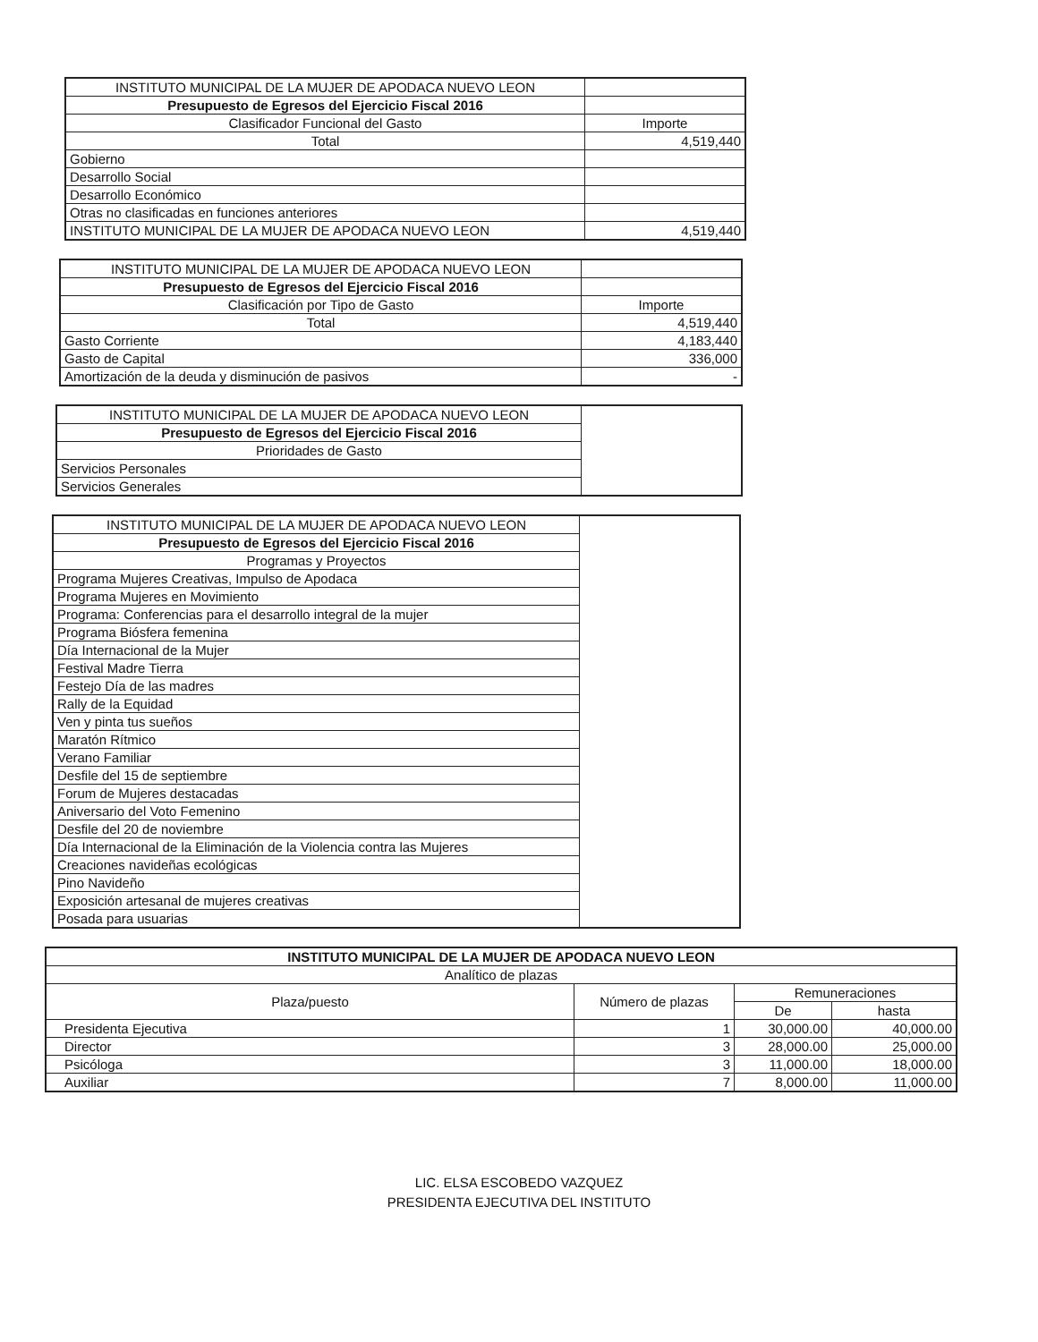| INSTITUTO MUNICIPAL DE LA MUJER DE APODACA NUEVO LEON | |
| Presupuesto de Egresos del Ejercicio Fiscal 2016 | |
| Clasificador Funcional del Gasto | Importe |
| Total | 4,519,440 |
| Gobierno | |
| Desarrollo Social | |
| Desarrollo Económico | |
| Otras no clasificadas en funciones anteriores | |
| INSTITUTO MUNICIPAL DE LA MUJER DE APODACA NUEVO LEON | 4,519,440 |
| INSTITUTO MUNICIPAL DE LA MUJER DE APODACA NUEVO LEON | |
| Presupuesto de Egresos del Ejercicio Fiscal 2016 | |
| Clasificación por Tipo de Gasto | Importe |
| Total | 4,519,440 |
| Gasto Corriente | 4,183,440 |
| Gasto de Capital | 336,000 |
| Amortización de la deuda y disminución de pasivos | - |
| INSTITUTO MUNICIPAL DE LA MUJER DE APODACA NUEVO LEON | |
| Presupuesto de Egresos del Ejercicio Fiscal 2016 | |
| Prioridades de Gasto | |
| Servicios Personales | |
| Servicios Generales | |
| INSTITUTO MUNICIPAL DE LA MUJER DE APODACA NUEVO LEON | |
| Presupuesto de Egresos del Ejercicio Fiscal 2016 | |
| Programas y Proyectos | |
| Programa Mujeres Creativas, Impulso de Apodaca | |
| Programa Mujeres en Movimiento | |
| Programa: Conferencias para el desarrollo integral de la mujer | |
| Programa Biósfera femenina | |
| Día Internacional de la Mujer | |
| Festival Madre Tierra | |
| Festejo Día de las madres | |
| Rally de la Equidad | |
| Ven y pinta tus sueños | |
| Maratón Rítmico | |
| Verano Familiar | |
| Desfile del 15 de septiembre | |
| Forum de Mujeres destacadas | |
| Aniversario del Voto Femenino | |
| Desfile del 20 de noviembre | |
| Día Internacional de la Eliminación de la Violencia contra las Mujeres | |
| Creaciones navideñas ecológicas | |
| Pino Navideño | |
| Exposición artesanal de mujeres creativas | |
| Posada para usuarias | |
| INSTITUTO MUNICIPAL DE LA MUJER DE APODACA NUEVO LEON | | | |
| Analítico de plazas | | | |
| Plaza/puesto | Número de plazas | Remuneraciones | |
| | | De | hasta |
| Presidenta Ejecutiva | 1 | 30,000.00 | 40,000.00 |
| Director | 3 | 28,000.00 | 25,000.00 |
| Psicóloga | 3 | 11,000.00 | 18,000.00 |
| Auxiliar | 7 | 8,000.00 | 11,000.00 |
LIC. ELSA ESCOBEDO VAZQUEZ
PRESIDENTA EJECUTIVA DEL INSTITUTO